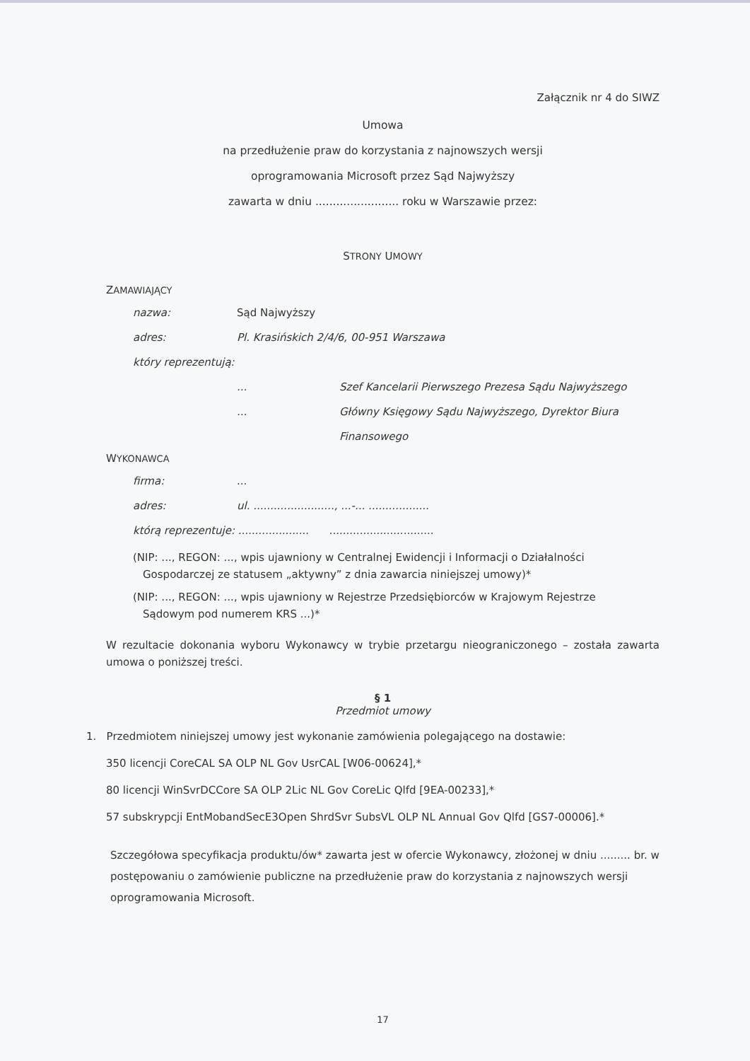Załącznik nr 4 do SIWZ
Umowa
na przedłużenie praw do korzystania z najnowszych wersji
oprogramowania Microsoft przez Sąd Najwyższy
zawarta w dniu ........................ roku w Warszawie przez:
STRONY UMOWY
ZAMAWIAJĄCY
nazwa: Sąd Najwyższy
adres: Pl. Krasińskich 2/4/6, 00-951 Warszawa
który reprezentują:
... Szef Kancelarii Pierwszego Prezesa Sądu Najwyższego
... Główny Księgowy Sądu Najwyższego, Dyrektor Biura
Finansowego
WYKONAWCA
firma:...
adres: ul. ........................, ...-... ..................
którą reprezentuje: ..................... ...............................
(NIP: ..., REGON: ..., wpis ujawniony w Centralnej Ewidencji i Informacji o Działalności
Gospodarczej ze statusem „aktywny” z dnia zawarcia niniejszej umowy)*
(NIP: ..., REGON: ..., wpis ujawniony w Rejestrze Przedsiębiorców w Krajowym Rejestrze
Sądowym pod numerem KRS ...)*
W rezultacie dokonania wyboru Wykonawcy w trybie przetargu nieograniczonego – została zawarta umowa o poniższej treści.
§ 1
Przedmiot umowy
1. Przedmiotem niniejszej umowy jest wykonanie zamówienia polegającego na dostawie:
350 licencji CoreCAL SA OLP NL Gov UsrCAL [W06-00624],*
80 licencji WinSvrDCCore SA OLP 2Lic NL Gov CoreLic Qlfd [9EA-00233],*
57 subskrypcji EntMobandSecE3Open ShrdSvr SubsVL OLP NL Annual Gov Qlfd [GS7-00006].*
Szczegółowa specyfikacja produktu/ów* zawarta jest w ofercie Wykonawcy, złożonej w dniu ......... br. w postępowaniu o zamówienie publiczne na przedłużenie praw do korzystania z najnowszych wersji oprogramowania Microsoft.
17